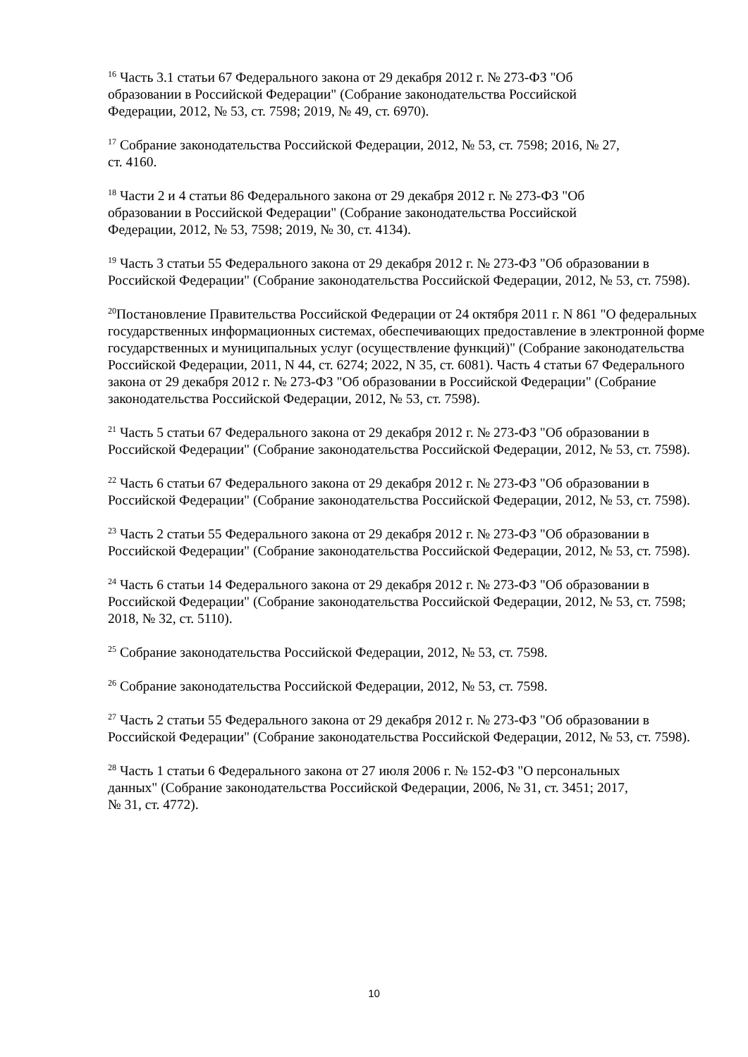<sup>16</sup> Часть 3.1 статьи 67 Федерального закона от 29 декабря 2012 г. № 273-ФЗ "Об
образовании в Российской Федерации" (Собрание законодательства Российской
Федерации, 2012, № 53, ст. 7598; 2019, № 49, ст. 6970).
<sup>17</sup> Собрание законодательства Российской Федерации, 2012, № 53, ст. 7598; 2016, № 27,
ст. 4160.
<sup>18</sup> Части 2 и 4 статьи 86 Федерального закона от 29 декабря 2012 г. № 273-ФЗ "Об
образовании в Российской Федерации" (Собрание законодательства Российской
Федерации, 2012, № 53, 7598; 2019, № 30, ст. 4134).
<sup>19</sup> Часть 3 статьи 55 Федерального закона от 29 декабря 2012 г. № 273-ФЗ "Об образовании в Российской Федерации" (Собрание законодательства Российской Федерации, 2012, № 53, ст. 7598).
<sup>20</sup> Постановление Правительства Российской Федерации от 24 октября 2011 г. N 861 "О федеральных государственных информационных системах, обеспечивающих предоставление в электронной форме государственных и муниципальных услуг (осуществление функций)" (Собрание законодательства Российской Федерации, 2011, N 44, ст. 6274; 2022, N 35, ст. 6081). Часть 4 статьи 67 Федерального закона от 29 декабря 2012 г. № 273-ФЗ "Об образовании в Российской Федерации" (Собрание законодательства Российской Федерации, 2012, № 53, ст. 7598).
<sup>21</sup> Часть 5 статьи 67 Федерального закона от 29 декабря 2012 г. № 273-ФЗ "Об образовании в Российской Федерации" (Собрание законодательства Российской Федерации, 2012, № 53, ст. 7598).
<sup>22</sup> Часть 6 статьи 67 Федерального закона от 29 декабря 2012 г. № 273-ФЗ "Об образовании в Российской Федерации" (Собрание законодательства Российской Федерации, 2012, № 53, ст. 7598).
<sup>23</sup> Часть 2 статьи 55 Федерального закона от 29 декабря 2012 г. № 273-ФЗ "Об образовании в Российской Федерации" (Собрание законодательства Российской Федерации, 2012, № 53, ст. 7598).
<sup>24</sup> Часть 6 статьи 14 Федерального закона от 29 декабря 2012 г. № 273-ФЗ "Об образовании в Российской Федерации" (Собрание законодательства Российской Федерации, 2012, № 53, ст. 7598; 2018, № 32, ст. 5110).
<sup>25</sup> Собрание законодательства Российской Федерации, 2012, № 53, ст. 7598.
<sup>26</sup> Собрание законодательства Российской Федерации, 2012, № 53, ст. 7598.
<sup>27</sup> Часть 2 статьи 55 Федерального закона от 29 декабря 2012 г. № 273-ФЗ "Об образовании в Российской Федерации" (Собрание законодательства Российской Федерации, 2012, № 53, ст. 7598).
<sup>28</sup> Часть 1 статьи 6 Федерального закона от 27 июля 2006 г. № 152-ФЗ "О персональных
данных" (Собрание законодательства Российской Федерации, 2006, № 31, ст. 3451; 2017,
№ 31, ст. 4772).
10